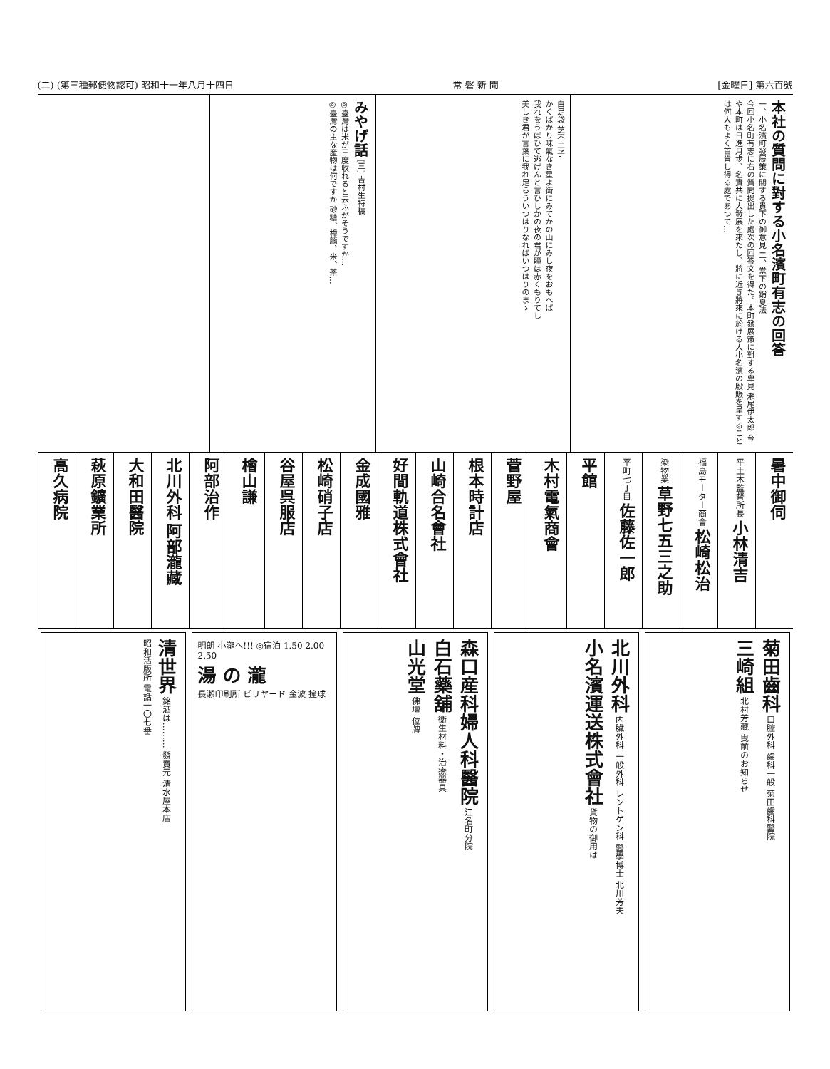(二) (第三種郵便物認可) 昭和十一年八月十四日 常 磐 新 聞 [金曜日] 第六百號
本社の質問に對する小名濱町有志の回答
一、小名濱町發展策に關する貴下の御意見 二、當下の銷夏法
今回小名町有志に右の質問提出した處次の回答文を得た。本町發展策に對する卑見 瀬尾伊太郎 今や本町は日進月歩、名實共に大發展を來たし、將に近き將來に於ける大小名濱の殷賑を呈することは何人もよく首肯し得る處であつて…
白足袋 芝不二子
かくばかり味氣なき星よ街にみてかの山にみし夜をおもへば
我れをうばひて逃げんと言ひしかの夜の君が瞳は赤くもりてし
美しき君が言葉に我れ足らういつはりなればいつはりのまゝ
みやげ話 [三] 吉村生特稿
◎臺灣は米が三度收れると云ふがそうですか…
◎臺灣の主な産物は何ですか 砂糖、樟腦、米、茶…
暑中御伺
平土木監督所長 小林清吉
福島モーター商會 松崎松治
染物業 草野七五三之助
平町七丁目 佐藤佐一郎
平館
木村電氣商會
菅野屋
根本時計店
山崎合名會社
好間軌道株式會社
金成國雅
松崎硝子店
谷屋呉服店
檜山謙
阿部治作
北川外科 阿部瀧藏
大和田醫院
萩原鑛業所
高久病院
菊田齒科 口腔外科 齒科一般 菊田齒科醫院
三崎組 北村芳藏 曳前のお知らせ
北川外科 内臟外科 一般外科 レントゲン科 醫學博士 北川芳夫
小名濱運送株式會社 貨物の御用は
森口産科婦人科醫院 江名町分院
白石藥舖 衛生材料・治療器具
山光堂 佛壇 位牌
明朗 小瀧へ!!! ◎宿泊 1.50 2.00 2.50
湯 の 瀧
長瀬印刷所 ビリヤード 金波 撞球
清世界 銘酒は……… 發賣元 清水屋本店
昭和活版所 電話一〇七番